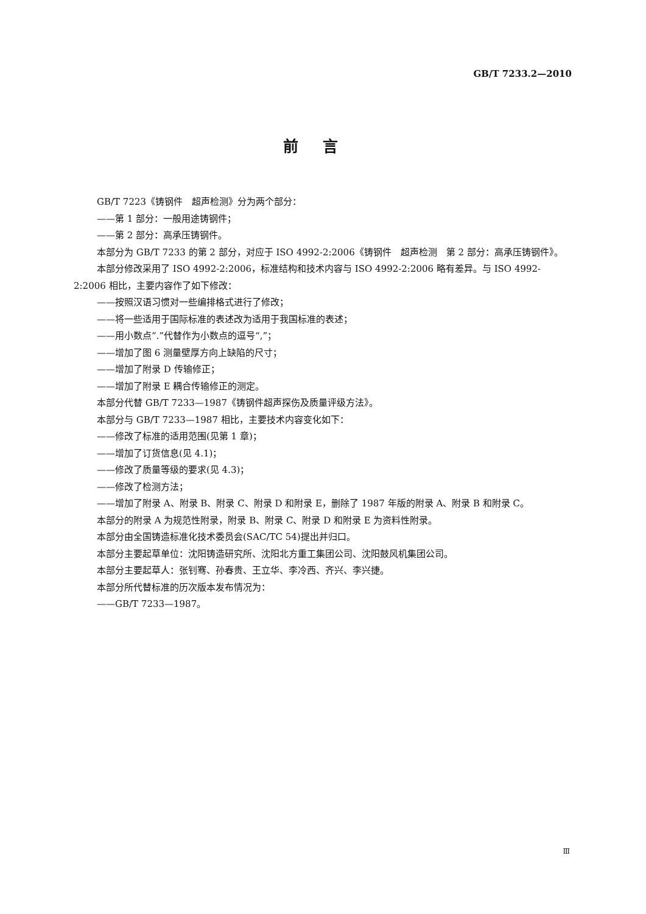GB/T 7233.2—2010
前言
GB/T 7223《铸钢件　超声检测》分为两个部分：
——第 1 部分：一般用途铸钢件；
——第 2 部分：高承压铸钢件。
本部分为 GB/T 7233 的第 2 部分，对应于 ISO 4992-2:2006《铸钢件　超声检测　第 2 部分：高承压铸钢件》。
本部分修改采用了 ISO 4992-2:2006，标准结构和技术内容与 ISO 4992-2:2006 略有差异。与 ISO 4992-2:2006 相比，主要内容作了如下修改：
——按照汉语习惯对一些编排格式进行了修改；
——将一些适用于国际标准的表述改为适用于我国标准的表述；
——用小数点“.”代替作为小数点的逗号“,”；
——增加了图 6 测量壁厚方向上缺陷的尺寸；
——增加了附录 D 传输修正；
——增加了附录 E 耦合传输修正的测定。
本部分代替 GB/T 7233—1987《铸钢件超声探伤及质量评级方法》。
本部分与 GB/T 7233—1987 相比，主要技术内容变化如下：
——修改了标准的适用范围(见第 1 章)；
——增加了订货信息(见 4.1)；
——修改了质量等级的要求(见 4.3)；
——修改了检测方法；
——增加了附录 A、附录 B、附录 C、附录 D 和附录 E，删除了 1987 年版的附录 A、附录 B 和附录 C。
本部分的附录 A 为规范性附录，附录 B、附录 C、附录 D 和附录 E 为资料性附录。
本部分由全国铸造标准化技术委员会(SAC/TC 54)提出并归口。
本部分主要起草单位：沈阳铸造研究所、沈阳北方重工集团公司、沈阳鼓风机集团公司。
本部分主要起草人：张钊骞、孙春贵、王立华、李冷西、齐兴、李兴捷。
本部分所代替标准的历次版本发布情况为：
——GB/T 7233—1987。
Ⅲ